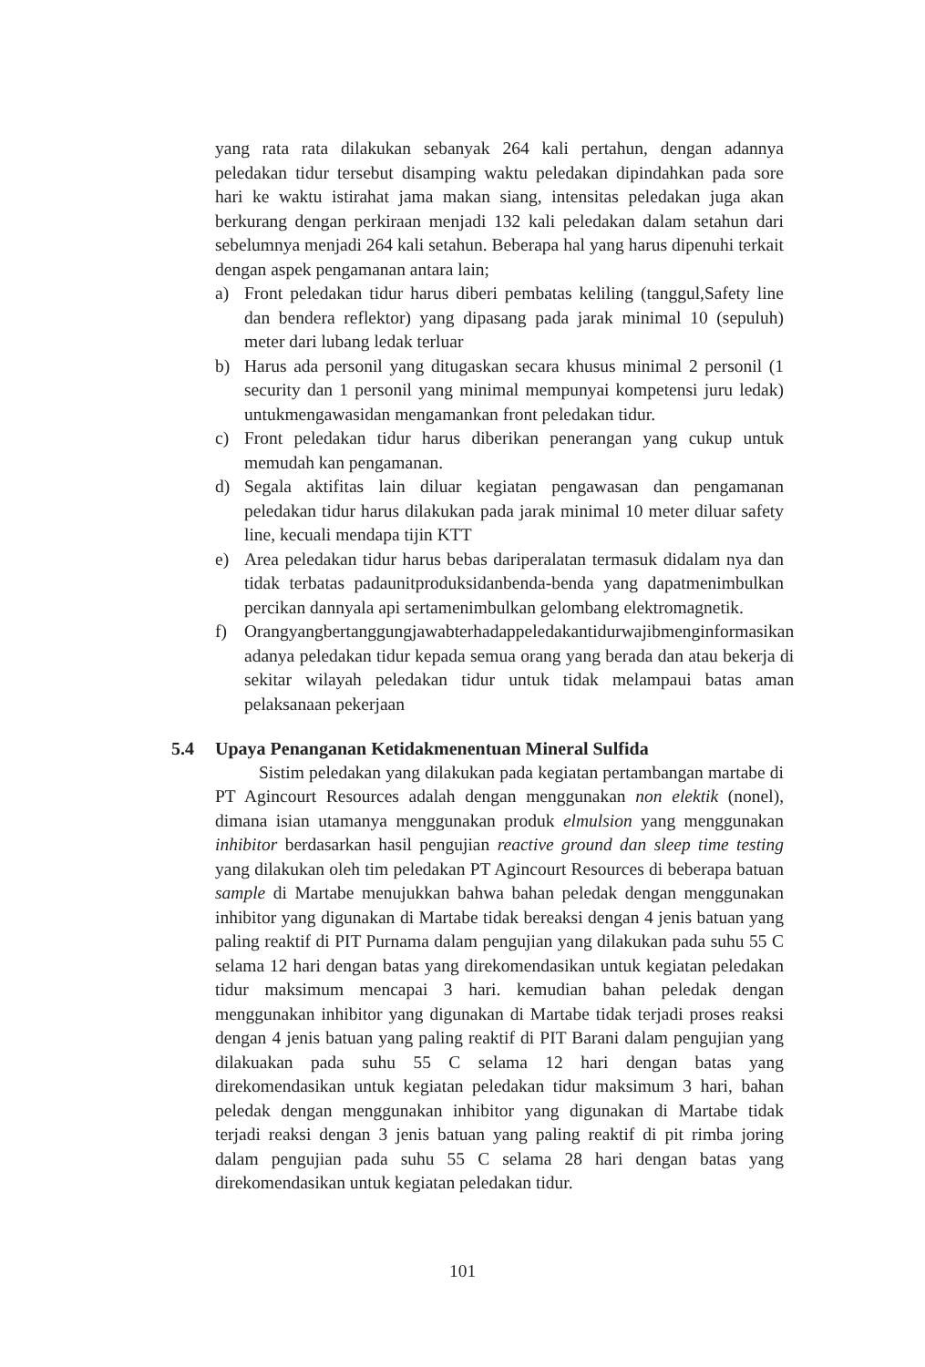yang rata rata dilakukan sebanyak 264 kali pertahun, dengan adannya peledakan tidur tersebut disamping waktu peledakan dipindahkan pada sore hari ke waktu istirahat jama makan siang, intensitas peledakan juga akan berkurang dengan perkiraan menjadi 132 kali peledakan dalam setahun dari sebelumnya menjadi 264 kali setahun. Beberapa hal yang harus dipenuhi terkait dengan aspek pengamanan antara lain;
a) Front peledakan tidur harus diberi pembatas keliling (tanggul,Safety line dan bendera reflektor) yang dipasang pada jarak minimal 10 (sepuluh) meter dari lubang ledak terluar
b) Harus ada personil yang ditugaskan secara khusus minimal 2 personil (1 security dan 1 personil yang minimal mempunyai kompetensi juru ledak) untukmengawasidan mengamankan front peledakan tidur.
c) Front peledakan tidur harus diberikan penerangan yang cukup untuk memudah kan pengamanan.
d) Segala aktifitas lain diluar kegiatan pengawasan dan pengamanan peledakan tidur harus dilakukan pada jarak minimal 10 meter diluar safety line, kecuali mendapa tijin KTT
e) Area peledakan tidur harus bebas dariperalatan termasuk didalam nya dan tidak terbatas padaunitproduksidanbenda-benda yang dapatmenimbulkan percikan dannyala api sertamenimbulkan gelombang elektromagnetik.
f) Orangyangbertanggungjawabterhadappeledakantidurwajibmenginformasikan adanya peledakan tidur kepada semua orang yang berada dan atau bekerja di sekitar wilayah peledakan tidur untuk tidak melampaui batas aman pelaksanaan pekerjaan
5.4 Upaya Penanganan Ketidakmenentuan Mineral Sulfida
Sistim peledakan yang dilakukan pada kegiatan pertambangan martabe di PT Agincourt Resources adalah dengan menggunakan non elektik (nonel), dimana isian utamanya menggunakan produk elmulsion yang menggunakan inhibitor berdasarkan hasil pengujian reactive ground dan sleep time testing yang dilakukan oleh tim peledakan PT Agincourt Resources di beberapa batuan sample di Martabe menujukkan bahwa bahan peledak dengan menggunakan inhibitor yang digunakan di Martabe tidak bereaksi dengan 4 jenis batuan yang paling reaktif di PIT Purnama dalam pengujian yang dilakukan pada suhu 55 C selama 12 hari dengan batas yang direkomendasikan untuk kegiatan peledakan tidur maksimum mencapai 3 hari. kemudian bahan peledak dengan menggunakan inhibitor yang digunakan di Martabe tidak terjadi proses reaksi dengan 4 jenis batuan yang paling reaktif di PIT Barani dalam pengujian yang dilakuakan pada suhu 55 C selama 12 hari dengan batas yang direkomendasikan untuk kegiatan peledakan tidur maksimum 3 hari, bahan peledak dengan menggunakan inhibitor yang digunakan di Martabe tidak terjadi reaksi dengan 3 jenis batuan yang paling reaktif di pit rimba joring dalam pengujian pada suhu 55 C selama 28 hari dengan batas yang direkomendasikan untuk kegiatan peledakan tidur.
101